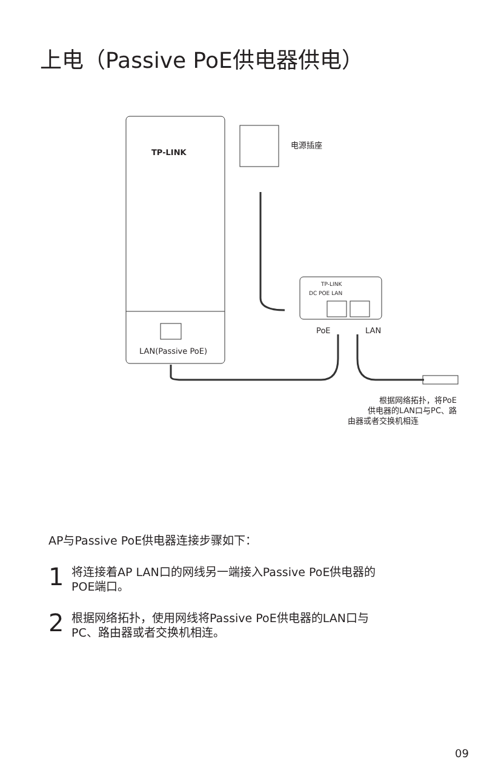上电（Passive PoE供电器供电）
TP-LINK
电源插座
TP-LINK
DC POE LAN
PoE LAN
LAN(Passive PoE)
根据网络拓扑，将PoE
供电器的LAN口与PC、路
由器或者交换机相连
AP与Passive PoE供电器连接步骤如下：
1
将连接着AP LAN口的网线另一端接入Passive PoE供电器的
POE端口。
2
根据网络拓扑，使用网线将Passive PoE供电器的LAN口与
PC、路由器或者交换机相连。
09